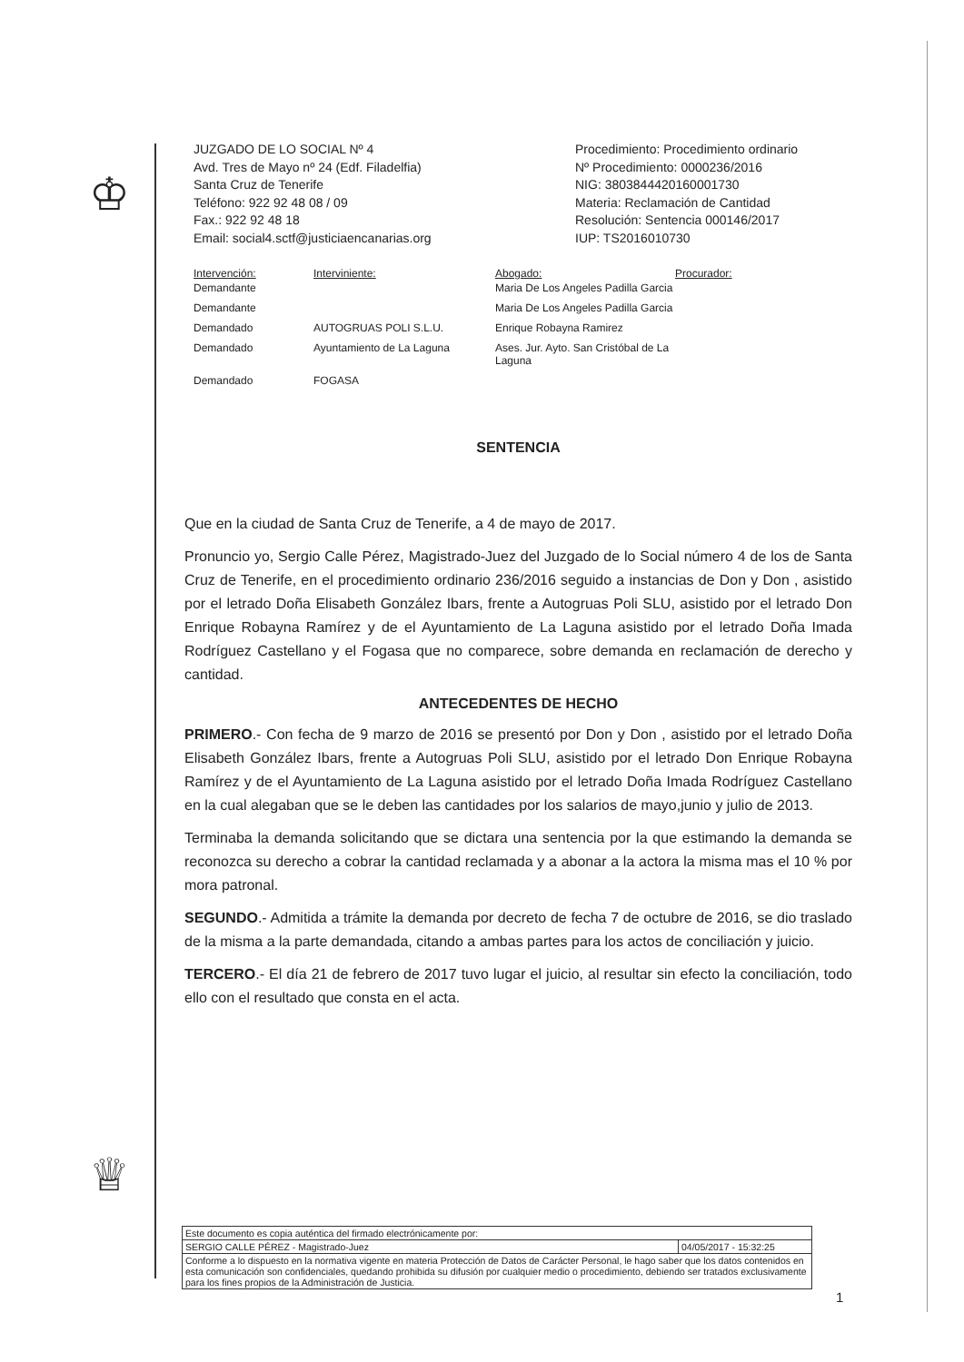♔
♕
JUZGADO DE LO SOCIAL Nº 4
Avd. Tres de Mayo nº 24 (Edf. Filadelfia)
Santa Cruz de Tenerife
Teléfono: 922 92 48 08 / 09
Fax.: 922 92 48 18
Email: social4.sctf@justiciaencanarias.org
Procedimiento: Procedimiento ordinario
Nº Procedimiento: 0000236/2016
NIG: 3803844420160001730
Materia: Reclamación de Cantidad
Resolución: Sentencia 000146/2017
IUP: TS2016010730
| Intervención: | Interviniente: | Abogado: | Procurador: |
| --- | --- | --- | --- |
| Demandante | | Maria De Los Angeles Padilla Garcia | |
| Demandante | | Maria De Los Angeles Padilla Garcia | |
| Demandado | AUTOGRUAS POLI S.L.U. | Enrique Robayna Ramirez | |
| Demandado | Ayuntamiento de La Laguna | Ases. Jur. Ayto. San Cristóbal de La Laguna | |
| Demandado | FOGASA | | |
SENTENCIA
Que en la ciudad de Santa Cruz de Tenerife, a 4 de mayo de 2017.
Pronuncio yo, Sergio Calle Pérez, Magistrado-Juez del Juzgado de lo Social número 4 de los de Santa Cruz de Tenerife, en el procedimiento ordinario 236/2016 seguido a instancias de Don y Don , asistido por el letrado Doña Elisabeth González Ibars, frente a Autogruas Poli SLU, asistido por el letrado Don Enrique Robayna Ramírez y de el Ayuntamiento de La Laguna asistido por el letrado Doña Imada Rodríguez Castellano y el Fogasa que no comparece, sobre demanda en reclamación de derecho y cantidad.
ANTECEDENTES DE HECHO
PRIMERO.- Con fecha de 9 marzo de 2016 se presentó por Don y Don , asistido por el letrado Doña Elisabeth González Ibars, frente a Autogruas Poli SLU, asistido por el letrado Don Enrique Robayna Ramírez y de el Ayuntamiento de La Laguna asistido por el letrado Doña Imada Rodríguez Castellano en la cual alegaban que se le deben las cantidades por los salarios de mayo,junio y julio de 2013.
Terminaba la demanda solicitando que se dictara una sentencia por la que estimando la demanda se reconozca su derecho a cobrar la cantidad reclamada y a abonar a la actora la misma mas el 10 % por mora patronal.
SEGUNDO.- Admitida a trámite la demanda por decreto de fecha 7 de octubre de 2016, se dio traslado de la misma a la parte demandada, citando a ambas partes para los actos de conciliación y juicio.
TERCERO.- El día 21 de febrero de 2017 tuvo lugar el juicio, al resultar sin efecto la conciliación, todo ello con el resultado que consta en el acta.
Este documento es copia auténtica del firmado electrónicamente por:
SERGIO CALLE PÉREZ - Magistrado-Juez 04/05/2017 - 15:32:25
Conforme a lo dispuesto en la normativa vigente en materia Protección de Datos de Carácter Personal, le hago saber que los datos contenidos en esta comunicación son confidenciales, quedando prohibida su difusión por cualquier medio o procedimiento, debiendo ser tratados exclusivamente para los fines propios de la Administración de Justicia.
1